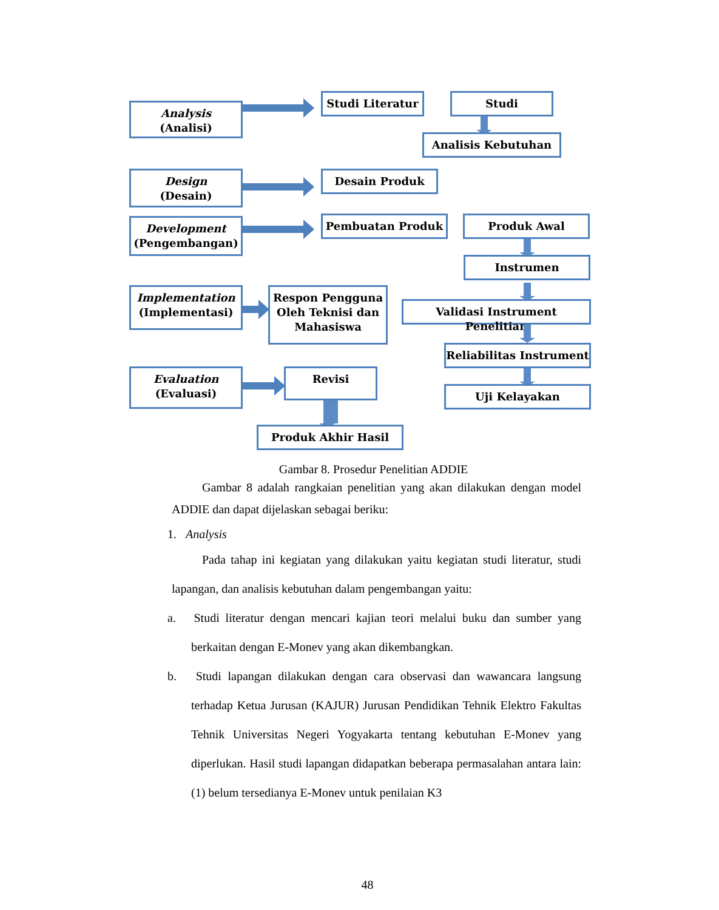Analysis
(Analisi)
Studi Literatur Studi
Analisis Kebutuhan
Design
(Desain)
Desain Produk
Development
(Pengembangan)
Pembuatan Produk Produk Awal
Instrumen
Implementation
(Implementasi)
Respon Pengguna Oleh Teknisi dan Mahasiswa
Validasi Instrument Penelitian
Reliabilitas Instrument
Evaluation
(Evaluasi)
Revisi
Uji Kelayakan
Produk Akhir Hasil
Gambar 8. Prosedur Penelitian ADDIE
Gambar 8 adalah rangkaian penelitian yang akan dilakukan dengan model ADDIE dan dapat dijelaskan sebagai beriku:
1. Analysis
Pada tahap ini kegiatan yang dilakukan yaitu kegiatan studi literatur, studi lapangan, dan analisis kebutuhan dalam pengembangan yaitu:
a. Studi literatur dengan mencari kajian teori melalui buku dan sumber yang berkaitan dengan E-Monev yang akan dikembangkan.
b. Studi lapangan dilakukan dengan cara observasi dan wawancara langsung terhadap Ketua Jurusan (KAJUR) Jurusan Pendidikan Tehnik Elektro Fakultas Tehnik Universitas Negeri Yogyakarta tentang kebutuhan E-Monev yang diperlukan. Hasil studi lapangan didapatkan beberapa permasalahan antara lain: (1) belum tersedianya E-Monev untuk penilaian K3
48